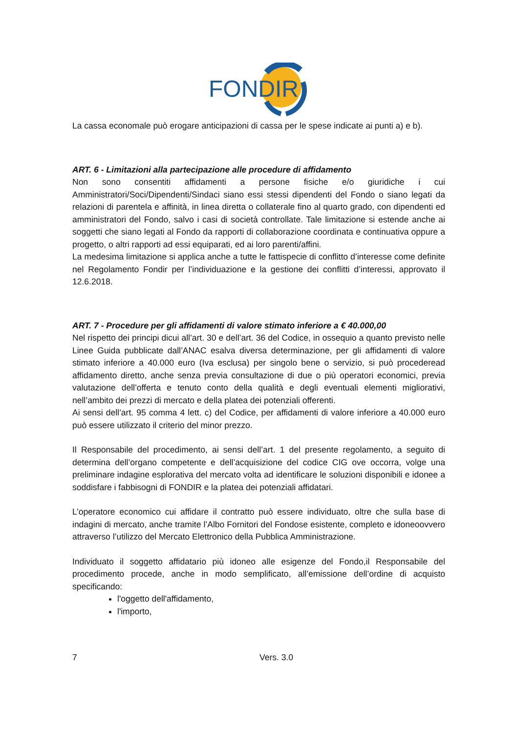FONDIR
La cassa economale può erogare anticipazioni di cassa per le spese indicate ai punti a) e b).
ART. 6 - Limitazioni alla partecipazione alle procedure di affidamento
Non sono consentiti affidamenti a persone fisiche e/o giuridiche i cui Amministratori/Soci/Dipendenti/Sindaci siano essi stessi dipendenti del Fondo o siano legati da relazioni di parentela e affinità, in linea diretta o collaterale fino al quarto grado, con dipendenti ed amministratori del Fondo, salvo i casi di società controllate. Tale limitazione si estende anche ai soggetti che siano legati al Fondo da rapporti di collaborazione coordinata e continuativa oppure a progetto, o altri rapporti ad essi equiparati, ed ai loro parenti/affini.
La medesima limitazione si applica anche a tutte le fattispecie di conflitto d’interesse come definite nel Regolamento Fondir per l’individuazione e la gestione dei conflitti d’interessi, approvato il 12.6.2018.
ART. 7 - Procedure per gli affidamenti di valore stimato inferiore a € 40.000,00
Nel rispetto dei principi dicui all’art. 30 e dell’art. 36 del Codice, in ossequio a quanto previsto nelle Linee Guida pubblicate dall’ANAC esalva diversa determinazione, per gli affidamenti di valore stimato inferiore a 40.000 euro (Iva esclusa) per singolo bene o servizio, si può procederead affidamento diretto, anche senza previa consultazione di due o più operatori economici, previa valutazione dell’offerta e tenuto conto della qualità e degli eventuali elementi migliorativi, nell’ambito dei prezzi di mercato e della platea dei potenziali offerenti.
Ai sensi dell’art. 95 comma 4 lett. c) del Codice, per affidamenti di valore inferiore a 40.000 euro può essere utilizzato il criterio del minor prezzo.
Il Responsabile del procedimento, ai sensi dell’art. 1 del presente regolamento, a seguito di determina dell’organo competente e dell’acquisizione del codice CIG ove occorra, volge una preliminare indagine esplorativa del mercato volta ad identificare le soluzioni disponibili e idonee a soddisfare i fabbisogni di FONDIR e la platea dei potenziali affidatari.
L’operatore economico cui affidare il contratto può essere individuato, oltre che sulla base di indagini di mercato, anche tramite l’Albo Fornitori del Fondose esistente, completo e idoneoovvero attraverso l’utilizzo del Mercato Elettronico della Pubblica Amministrazione.
Individuato il soggetto affidatario più idoneo alle esigenze del Fondo,il Responsabile del procedimento procede, anche in modo semplificato, all’emissione dell’ordine di acquisto specificando:
l'oggetto dell'affidamento,
l'importo,
7 Vers. 3.0